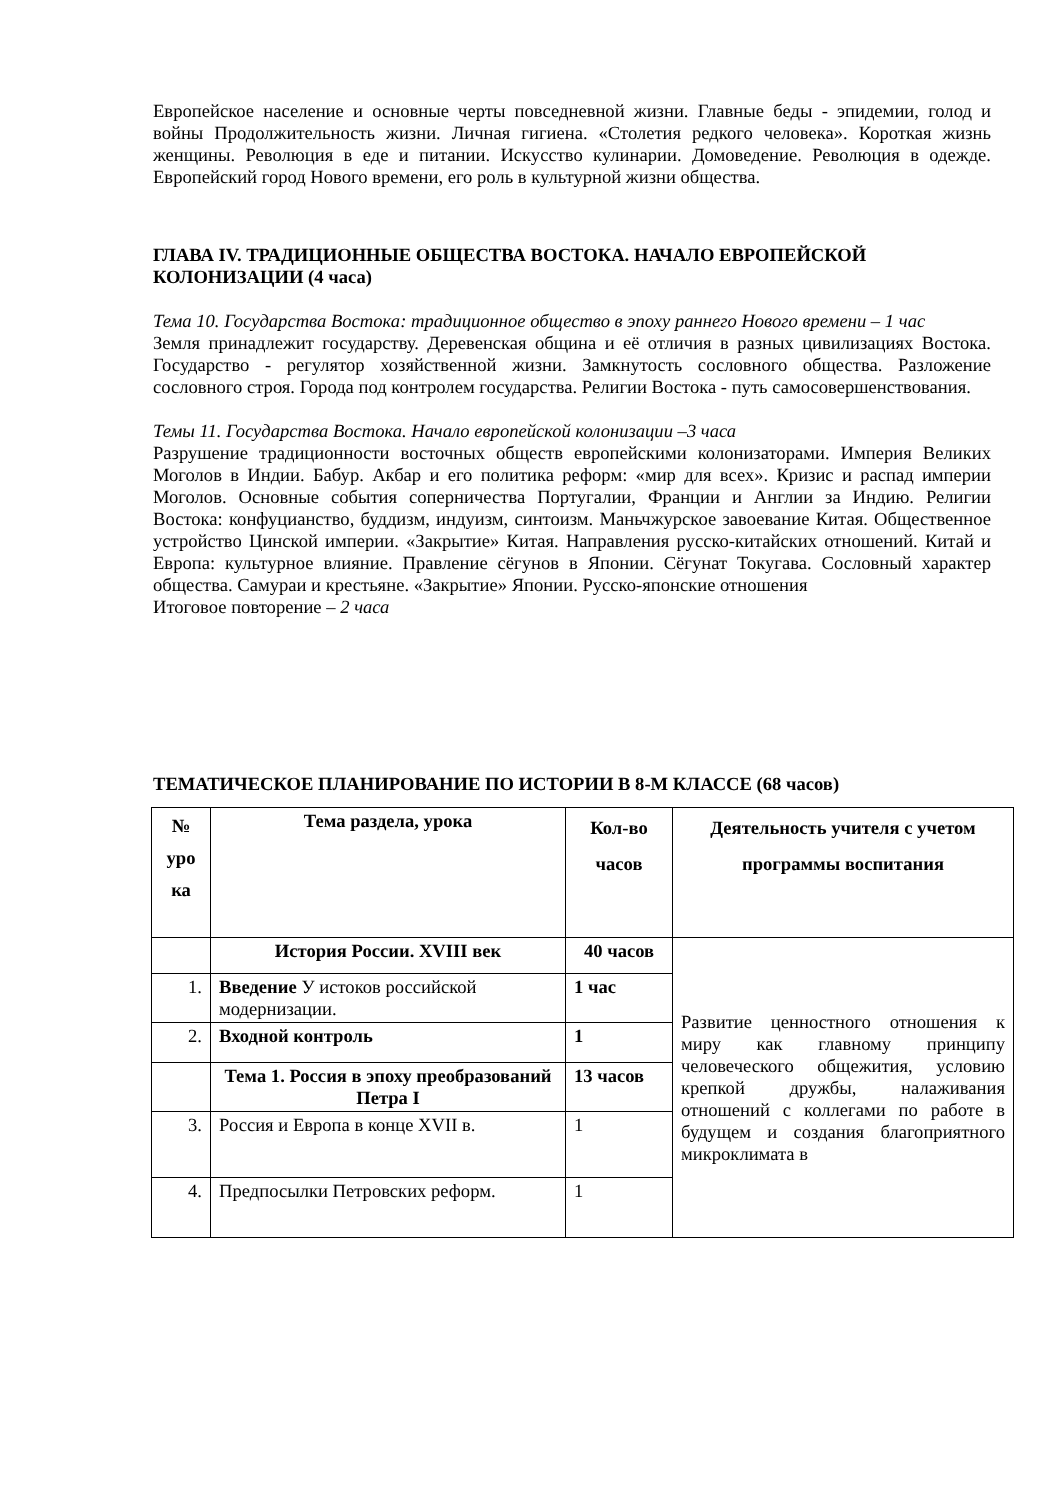Европейское население и основные черты повседневной жизни. Главные беды - эпидемии, голод и войны Продолжительность жизни. Личная гигиена. «Столетия редкого человека». Короткая жизнь женщины. Революция в еде и питании. Искусство кулинарии. Домоведение. Революция в одежде. Европейский город Нового времени, его роль в культурной жизни общества.
ГЛАВА IV. ТРАДИЦИОННЫЕ ОБЩЕСТВА ВОСТОКА. НАЧАЛО ЕВРОПЕЙСКОЙ КОЛОНИЗАЦИИ (4 часа)
Тема 10. Государства Востока: традиционное общество в эпоху раннего Нового времени – 1 час
Земля принадлежит государству. Деревенская община и её отличия в разных цивилизациях Востока. Государство - регулятор хозяйственной жизни. Замкнутость сословного общества. Разложение сословного строя. Города под контролем государства. Религии Востока - путь самосовершенствования.
Темы 11. Государства Востока. Начало европейской колонизации –3 часа
Разрушение традиционности восточных обществ европейскими колонизаторами. Империя Великих Моголов в Индии. Бабур. Акбар и его политика реформ: «мир для всех». Кризис и распад империи Моголов. Основные события соперничества Португалии, Франции и Англии за Индию. Религии Востока: конфуцианство, буддизм, индуизм, синтоизм. Маньчжурское завоевание Китая. Общественное устройство Цинской империи. «Закрытие» Китая. Направления русско-китайских отношений. Китай и Европа: культурное влияние. Правление сёгунов в Японии. Сёгунат Токугава. Сословный характер общества. Самураи и крестьяне. «Закрытие» Японии. Русско-японские отношения
Итоговое повторение – 2 часа
ТЕМАТИЧЕСКОЕ ПЛАНИРОВАНИЕ ПО ИСТОРИИ В 8-М КЛАССЕ (68 часов)
| № уро ка | Тема раздела, урока | Кол-во часов | Деятельность учителя с учетом программы воспитания |
| --- | --- | --- | --- |
| | История России. XVIII век | 40 часов | Развитие ценностного отношения к миру как главному принципу человеческого общежития, условию крепкой дружбы, налаживания отношений с коллегами по работе в будущем и создания благоприятного микроклимата в |
| 1. | Введение У истоков российской модернизации. | 1 час | |
| 2. | Входной контроль | 1 | |
| | Тема 1. Россия в эпоху преобразований Петра I | 13 часов | |
| 3. | Россия и Европа в конце XVII в. | 1 | |
| 4. | Предпосылки Петровских реформ. | 1 | |